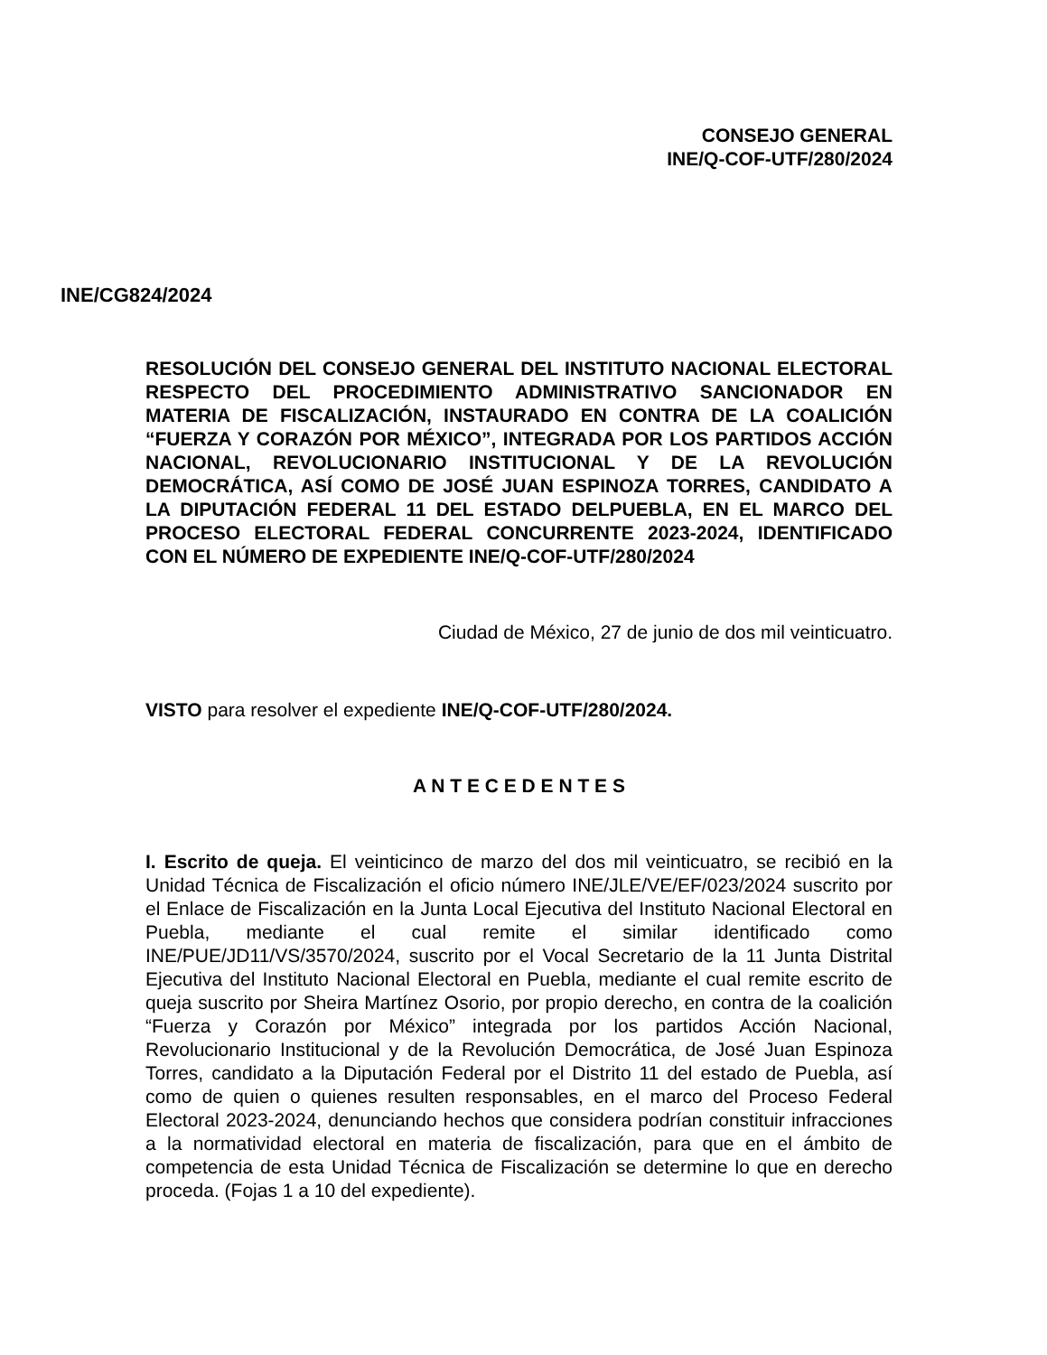CONSEJO GENERAL
INE/Q-COF-UTF/280/2024
INE/CG824/2024
RESOLUCIÓN DEL CONSEJO GENERAL DEL INSTITUTO NACIONAL ELECTORAL RESPECTO DEL PROCEDIMIENTO ADMINISTRATIVO SANCIONADOR EN MATERIA DE FISCALIZACIÓN, INSTAURADO EN CONTRA DE LA COALICIÓN “FUERZA Y CORAZÓN POR MÉXICO”, INTEGRADA POR LOS PARTIDOS ACCIÓN NACIONAL, REVOLUCIONARIO INSTITUCIONAL Y DE LA REVOLUCIÓN DEMOCRÁTICA, ASÍ COMO DE JOSÉ JUAN ESPINOZA TORRES, CANDIDATO A LA DIPUTACIÓN FEDERAL 11 DEL ESTADO DELPUEBLA, EN EL MARCO DEL PROCESO ELECTORAL FEDERAL CONCURRENTE 2023-2024, IDENTIFICADO CON EL NÚMERO DE EXPEDIENTE INE/Q-COF-UTF/280/2024
Ciudad de México, 27 de junio de dos mil veinticuatro.
VISTO para resolver el expediente INE/Q-COF-UTF/280/2024.
A N T E C E D E N T E S
I. Escrito de queja. El veinticinco de marzo del dos mil veinticuatro, se recibió en la Unidad Técnica de Fiscalización el oficio número INE/JLE/VE/EF/023/2024 suscrito por el Enlace de Fiscalización en la Junta Local Ejecutiva del Instituto Nacional Electoral en Puebla, mediante el cual remite el similar identificado como INE/PUE/JD11/VS/3570/2024, suscrito por el Vocal Secretario de la 11 Junta Distrital Ejecutiva del Instituto Nacional Electoral en Puebla, mediante el cual remite escrito de queja suscrito por Sheira Martínez Osorio, por propio derecho, en contra de la coalición “Fuerza y Corazón por México” integrada por los partidos Acción Nacional, Revolucionario Institucional y de la Revolución Democrática, de José Juan Espinoza Torres, candidato a la Diputación Federal por el Distrito 11 del estado de Puebla, así como de quien o quienes resulten responsables, en el marco del Proceso Federal Electoral 2023-2024, denunciando hechos que considera podrían constituir infracciones a la normatividad electoral en materia de fiscalización, para que en el ámbito de competencia de esta Unidad Técnica de Fiscalización se determine lo que en derecho proceda. (Fojas 1 a 10 del expediente).